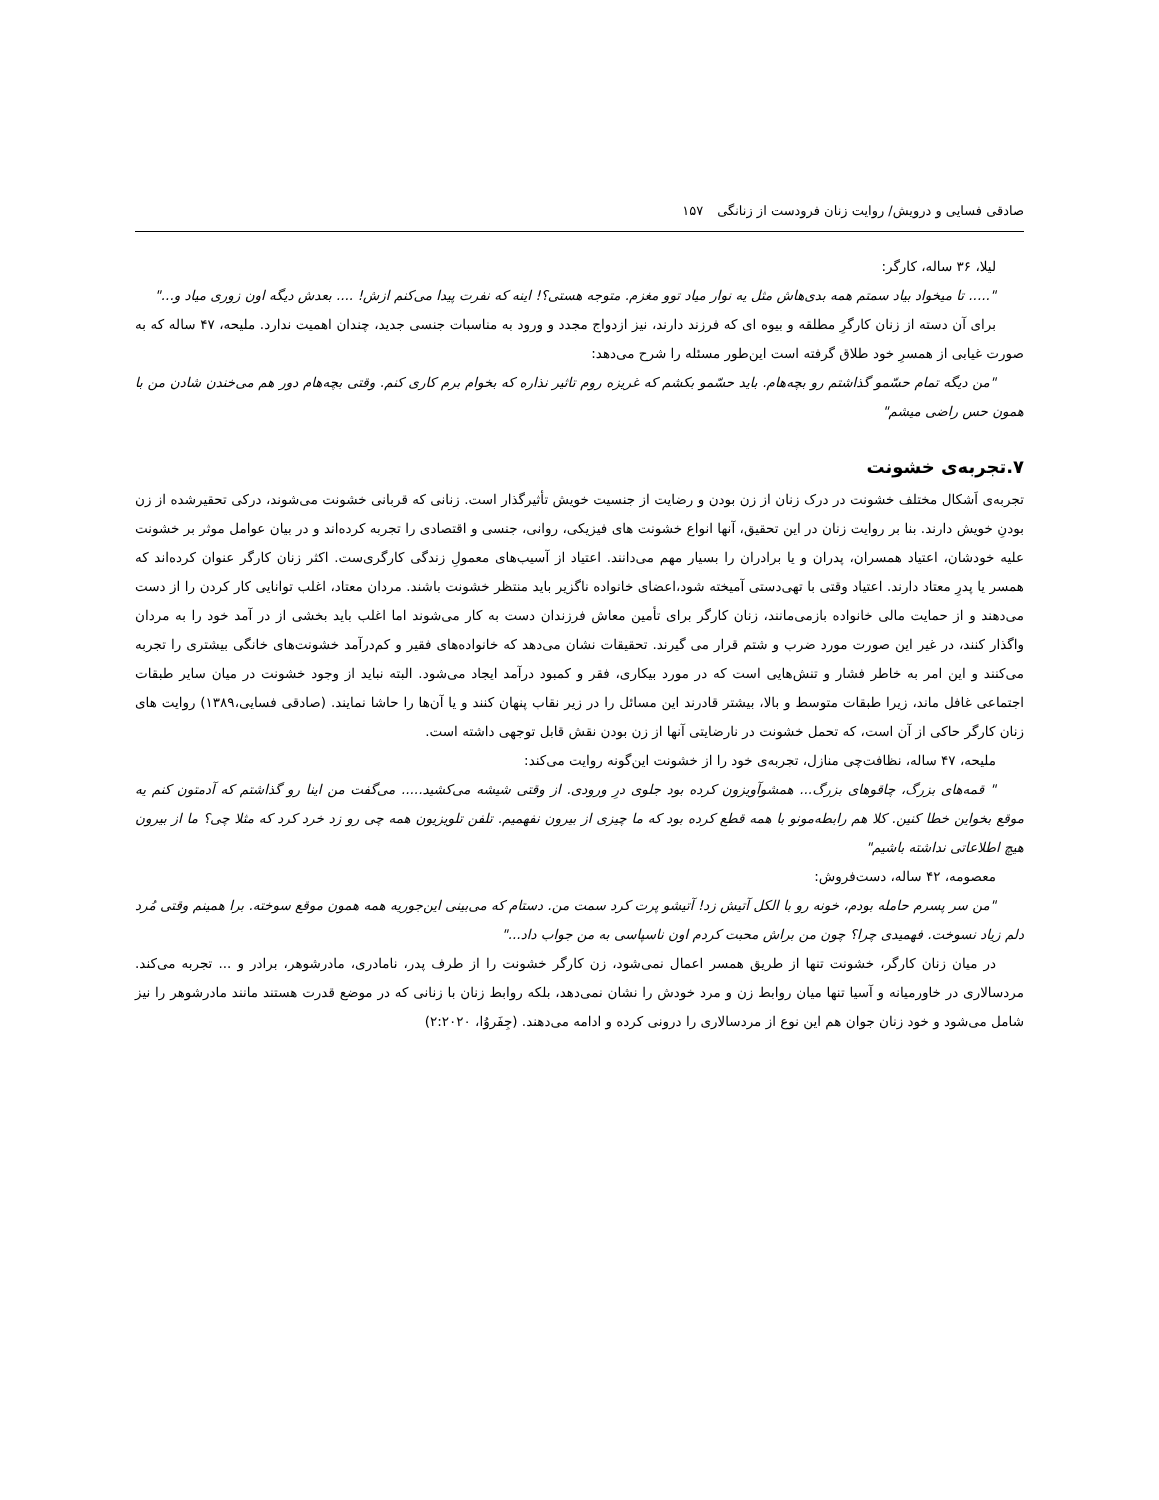صادقی فسایی و درویش/ روایت زنان فرودست از زنانگی ۱۵۷
لیلا، ۳۶ ساله، کارگر:
"..... تا میخواد بیاد سمتم همه بدی‌هاش مثل یه نوار میاد توو مغزم. متوجه هستی؟! اینه که نفرت پیدا می‌کنم ازش! .... بعدش دیگه اون زوری میاد و..."
برای آن دسته از زنان کارگرِ مطلقه و بیوه ای که فرزند دارند، نیز ازدواج مجدد و ورود به مناسبات جنسی جدید، چندان اهمیت ندارد. ملیحه، ۴۷ ساله که به صورت غیابی از همسرِ خود طلاق گرفته است این‌طور مسئله را شرح می‌دهد:
"من دیگه تمام حسّمو گذاشتم رو بچه‌هام. باید حسّمو بکشم که غریزه روم تاثیر نذاره که بخوام برم کاری کنم. وقتی بچه‌هام دور هم می‌خندن شادن من با همون حس راضی میشم"
۷.تجربه‌ی خشونت
تجربه‌ی اَشکال مختلف خشونت در درک زنان از زن بودن و رضایت از جنسیت خویش تأثیرگذار است. زنانی که قربانی خشونت می‌شوند، درکی تحقیرشده از زن بودنِ خویش دارند. بنا بر روایت زنان در این تحقیق، آنها انواع خشونت های فیزیکی، روانی، جنسی و اقتصادی را تجربه کرده‌اند و در بیان عوامل موثر بر خشونت علیه خودشان، اعتیاد همسران، پدران و یا برادران را بسیار مهم می‌دانند. اعتیاد از آسیب‌های معمولِ زندگی کارگری‌ست. اکثر زنان کارگر عنوان کرده‌اند که همسر یا پدرِ معتاد دارند. اعتیاد وقتی با تهی‌دستی آمیخته شود،اعضای خانواده ناگزیر باید منتظر خشونت باشند. مردان معتاد، اغلب توانایی کار کردن را از دست می‌دهند و از حمایت مالی خانواده بازمی‌مانند، زنان کارگر برای تأمین معاش فرزندان دست به کار می‌شوند اما اغلب باید بخشی از در آمد خود را به مردان واگذار کنند، در غیر این صورت مورد ضرب و شتم قرار می گیرند. تحقیقات نشان می‌دهد که خانواده‌های فقیر و کم‌درآمد خشونت‌های خانگی بیشتری را تجربه می‌کنند و این امر به خاطر فشار و تنش‌هایی است که در مورد بیکاری، فقر و کمبود درآمد ایجاد می‌شود. البته نباید از وجود خشونت در میان سایر طبقات اجتماعی غافل ماند، زیرا طبقات متوسط و بالا، بیشتر قادرند این مسائل را در زیر نقاب پنهان کنند و یا آن‌ها را حاشا نمایند. (صادقی فسایی،۱۳۸۹) روایت های زنان کارگر حاکی از آن است، که تحمل خشونت در نارضایتی آنها از زن بودن نقش قابل توجهی داشته است.
ملیحه، ۴۷ ساله، نظافت‌چی منازل، تجربه‌ی خود را از خشونت این‌گونه روایت می‌کند:
" قمه‌های بزرگ، چاقوهای بزرگ... همشوآویزون کرده بود جلوی درِ ورودی. از وقتی شیشه می‌کشید..... می‌گفت من اینا رو گذاشتم که آدمتون کنم یه موقع بخواین خطا کنین. کلا هم رابطه‌مونو با همه قطع کرده بود که ما چیزی از بیرون نفهمیم. تلفن تلویزیون همه چی رو زد خرد کرد که مثلا چی؟ ما از بیرون هیچ اطلاعاتی نداشته باشیم"
معصومه، ۴۲ ساله، دست‌فروش:
"من سر پسرم حامله بودم، خونه رو با الکل آتیش زد! آتیشو پرت کرد سمت من. دستام که می‌بینی این‌جوریه همه همون موقع سوخته. برا همینم وقتی مُرد دلم زیاد نسوخت. فهمیدی چرا؟ چون من براش محبت کردم اون ناسپاسی به من جواب داد..."
در میان زنان کارگر، خشونت تنها از طریق همسر اعمال نمی‌شود، زن کارگر خشونت را از طرف پدر، نامادری، مادرشوهر، برادر و ... تجربه می‌کند. مردسالاری در خاورمیانه و آسیا تنها میان روابط زن و مرد خودش را نشان نمی‌دهد، بلکه روابط زنان با زنانی که در موضع قدرت هستند مانند مادرشوهر را نیز شامل می‌شود و خود زنان جوان هم این نوع از مردسالاری را درونی کرده و ادامه می‌دهند. (جِفَروُا، ۲:۲۰۲۰)